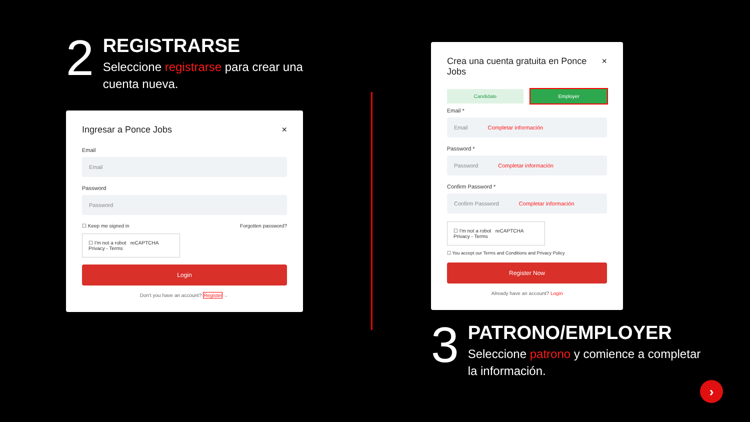2
REGISTRARSE
Seleccione registrarse para crear una cuenta nueva.
Ingresar a Ponce Jobs ×
Email
Email
Password
Password
☐ Keep me signed in Forgotten password?
☐ I'm not a robot reCAPTCHA Privacy - Terms
Login
Don't you have an account? Register ←
Crea una cuenta gratuita en Ponce Jobs ×
Candidate Employer
Email *
Email Completar información
Password *
Password Completar información
Confirm Password *
Confirm Password Completar información
☐ I'm not a robot reCAPTCHA Privacy - Terms
☐ You accept our Terms and Conditions and Privacy Policy
Register Now
Already have an account? Login
3
PATRONO/EMPLOYER
Seleccione patrono y comience a completar la información.
›